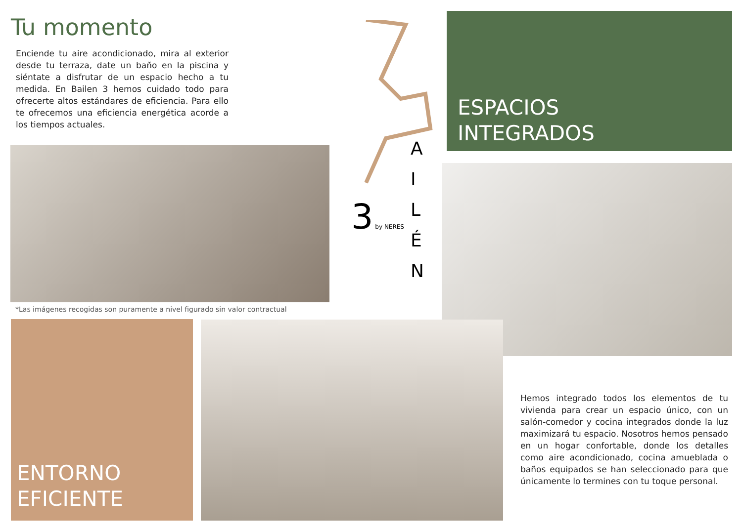Tu momento
Enciende tu aire acondicionado, mira al exterior desde tu terraza, date un baño en la piscina y siéntate a disfrutar de un espacio hecho a tu medida. En Bailen 3 hemos cuidado todo para ofrecerte altos estándares de eficiencia. Para ello te ofrecemos una eficiencia energética acorde a los tiempos actuales.
3 by NERES
A
I
L
É
N
ESPACIOS
INTEGRADOS
*Las imágenes recogidas son puramente a nivel figurado sin valor contractual
ENTORNO
EFICIENTE
Hemos integrado todos los elementos de tu vivienda para crear un espacio único, con un salón-comedor y cocina integrados donde la luz maximizará tu espacio. Nosotros hemos pensado en un hogar confortable, donde los detalles como aire acondicionado, cocina amueblada o baños equipados se han seleccionado para que únicamente lo termines con tu toque personal.